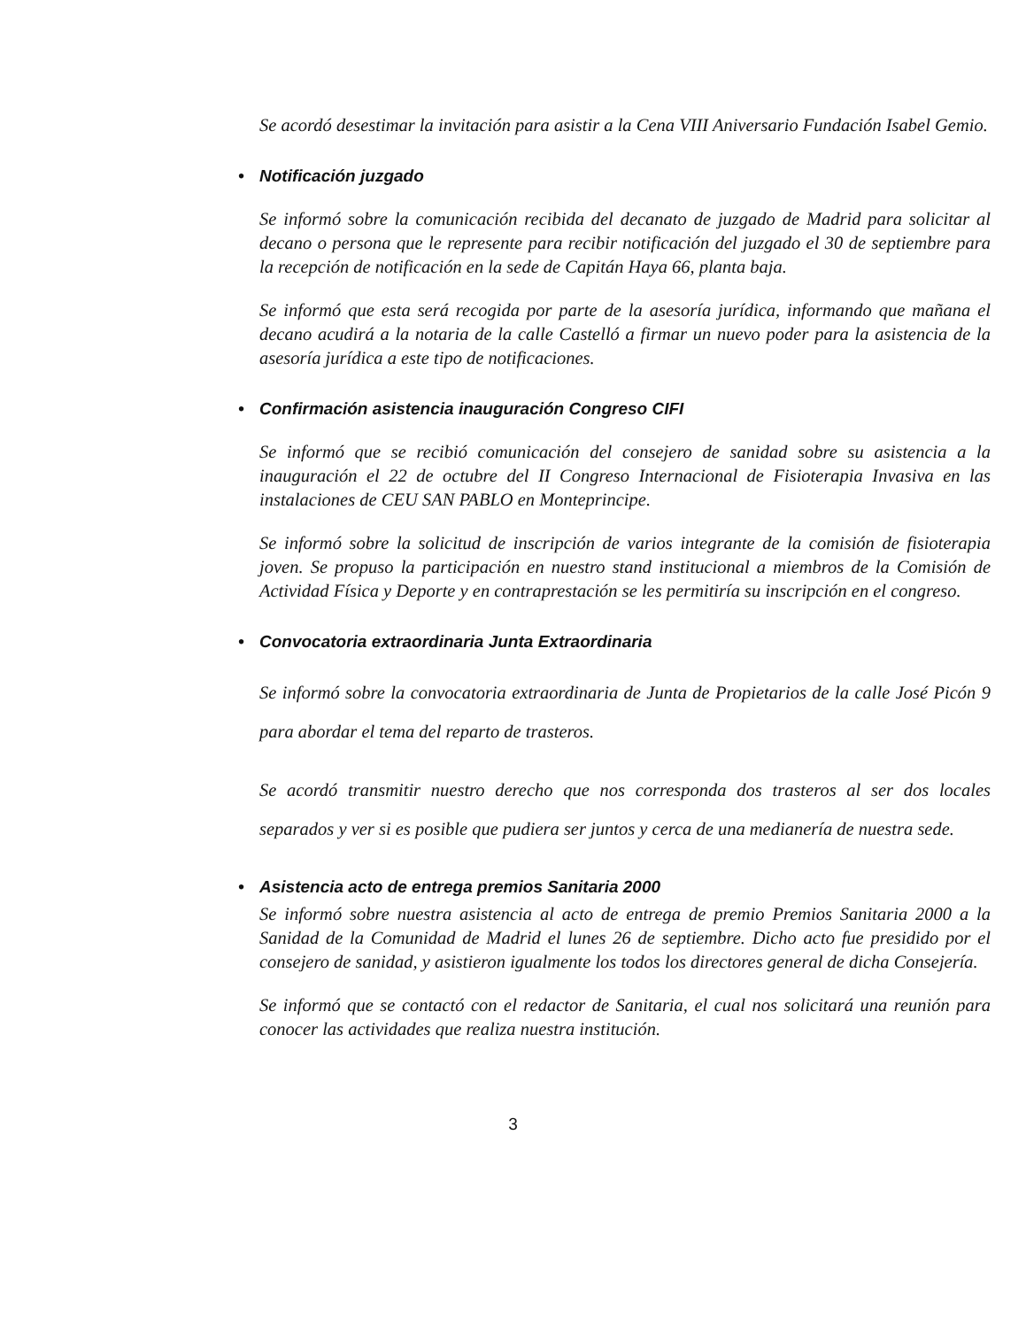Se acordó desestimar la invitación para asistir a la Cena VIII Aniversario Fundación Isabel Gemio.
• Notificación juzgado
Se informó sobre la comunicación recibida del decanato de juzgado de Madrid para solicitar al decano o persona que le represente para recibir notificación del juzgado el 30 de septiembre para la recepción de notificación en la sede de Capitán Haya 66, planta baja.
Se informó que esta será recogida por parte de la asesoría jurídica, informando que mañana el decano acudirá a la notaria de la calle Castelló a firmar un nuevo poder para la asistencia de la asesoría jurídica a este tipo de notificaciones.
• Confirmación asistencia inauguración Congreso CIFI
Se informó que se recibió comunicación del consejero de sanidad sobre su asistencia a la inauguración el 22 de octubre del II Congreso Internacional de Fisioterapia Invasiva en las instalaciones de CEU SAN PABLO en Monteprincipe.
Se informó sobre la solicitud de inscripción de varios integrante de la comisión de fisioterapia joven. Se propuso la participación en nuestro stand institucional a miembros de la Comisión de Actividad Física y Deporte y en contraprestación se les permitiría su inscripción en el congreso.
• Convocatoria extraordinaria Junta Extraordinaria
Se informó sobre la convocatoria extraordinaria de Junta de Propietarios de la calle José Picón 9 para abordar el tema del reparto de trasteros.
Se acordó transmitir nuestro derecho que nos corresponda dos trasteros al ser dos locales separados y ver si es posible que pudiera ser juntos y cerca de una medianería de nuestra sede.
• Asistencia acto de entrega premios Sanitaria 2000
Se informó sobre nuestra asistencia al acto de entrega de premio Premios Sanitaria 2000 a la Sanidad de la Comunidad de Madrid el lunes 26 de septiembre. Dicho acto fue presidido por el consejero de sanidad, y asistieron igualmente los todos los directores general de dicha Consejería.
Se informó que se contactó con el redactor de Sanitaria, el cual nos solicitará una reunión para conocer las actividades que realiza nuestra institución.
3